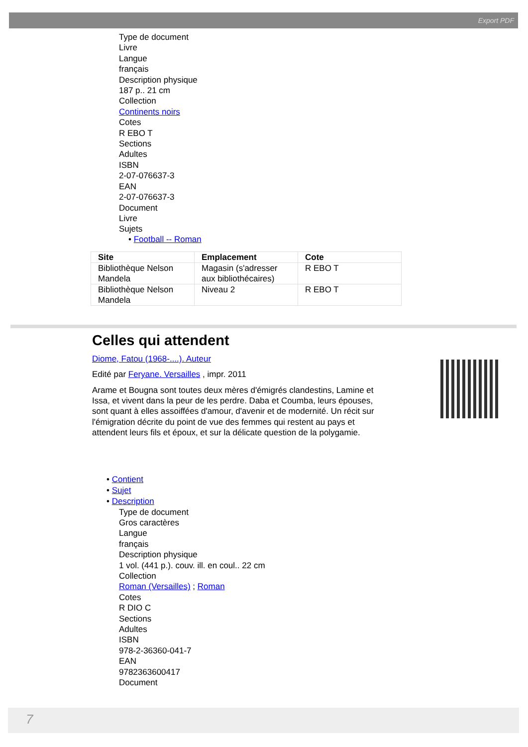Export PDF
Type de document
Livre
Langue
français
Description physique
187 p.. 21 cm
Collection
Continents noirs
Cotes
R EBO T
Sections
Adultes
ISBN
2-07-076637-3
EAN
2-07-076637-3
Document
Livre
Sujets
• Football -- Roman
| Site | Emplacement | Cote |
| --- | --- | --- |
| Bibliothèque Nelson Mandela | Magasin (s'adresser aux bibliothécaires) | R EBO T |
| Bibliothèque Nelson Mandela | Niveau 2 | R EBO T |
Celles qui attendent
Diome, Fatou (1968-....). Auteur
Edité par Feryane. Versailles , impr. 2011
Arame et Bougna sont toutes deux mères d'émigrés clandestins, Lamine et Issa, et vivent dans la peur de les perdre. Daba et Coumba, leurs épouses, sont quant à elles assoiffées d'amour, d'avenir et de modernité. Un récit sur l'émigration décrite du point de vue des femmes qui restent au pays et attendent leurs fils et époux, et sur la délicate question de la polygamie.
• Contient
• Sujet
• Description
Type de document
Gros caractères
Langue
français
Description physique
1 vol. (441 p.). couv. ill. en coul.. 22 cm
Collection
Roman (Versailles) ; Roman
Cotes
R DIO C
Sections
Adultes
ISBN
978-2-36360-041-7
EAN
9782363600417
Document
7